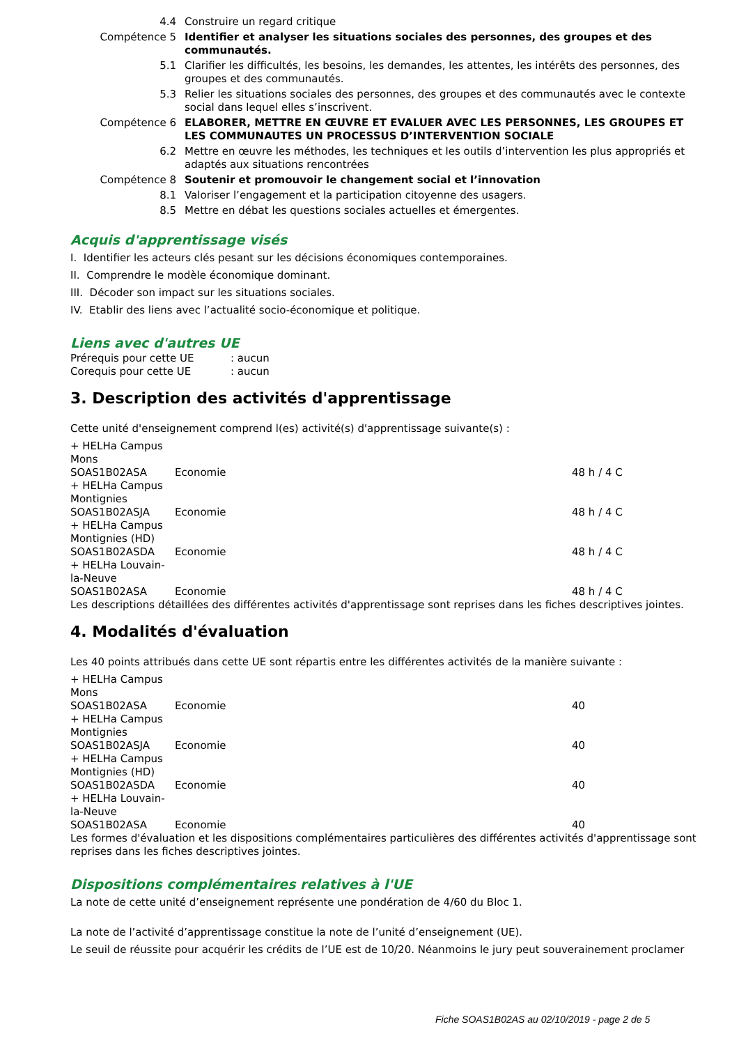| 4.4 | Construire un regard critique |
| Compétence 5 | Identifier et analyser les situations sociales des personnes, des groupes et des communautés. |
| 5.1 | Clarifier les difficultés, les besoins, les demandes, les attentes, les intérêts des personnes, des groupes et des communautés. |
| 5.3 | Relier les situations sociales des personnes, des groupes et des communautés avec le contexte social dans lequel elles s’inscrivent. |
| Compétence 6 | ELABORER, METTRE EN ŒUVRE ET EVALUER AVEC LES PERSONNES, LES GROUPES ET LES COMMUNAUTES UN PROCESSUS D’INTERVENTION SOCIALE |
| 6.2 | Mettre en œuvre les méthodes, les techniques et les outils d’intervention les plus appropriés et adaptés aux situations rencontrées |
| Compétence 8 | Soutenir et promouvoir le changement social et l’innovation |
| 8.1 | Valoriser l’engagement et la participation citoyenne des usagers. |
| 8.5 | Mettre en débat les questions sociales actuelles et émergentes. |
Acquis d'apprentissage visés
I. Identifier les acteurs clés pesant sur les décisions économiques contemporaines.
II. Comprendre le modèle économique dominant.
III. Décoder son impact sur les situations sociales.
IV. Etablir des liens avec l’actualité socio-économique et politique.
Liens avec d'autres UE
| Prérequis pour cette UE | : aucun |
| Corequis pour cette UE | : aucun |
3. Description des activités d'apprentissage
Cette unité d'enseignement comprend l(es) activité(s) d'apprentissage suivante(s) :
| + HELHa Campus Mons | | |
| SOAS1B02ASA | Economie | 48 h / 4 C |
| + HELHa Campus Montignies | | |
| SOAS1B02ASJA | Economie | 48 h / 4 C |
| + HELHa Campus Montignies (HD) | | |
| SOAS1B02ASDA | Economie | 48 h / 4 C |
| + HELHa Louvain-la-Neuve | | |
| SOAS1B02ASA | Economie | 48 h / 4 C |
Les descriptions détaillées des différentes activités d'apprentissage sont reprises dans les fiches descriptives jointes.
4. Modalités d'évaluation
Les 40 points attribués dans cette UE sont répartis entre les différentes activités de la manière suivante :
| + HELHa Campus Mons | | |
| SOAS1B02ASA | Economie | 40 |
| + HELHa Campus Montignies | | |
| SOAS1B02ASJA | Economie | 40 |
| + HELHa Campus Montignies (HD) | | |
| SOAS1B02ASDA | Economie | 40 |
| + HELHa Louvain-la-Neuve | | |
| SOAS1B02ASA | Economie | 40 |
Les formes d'évaluation et les dispositions complémentaires particulières des différentes activités d'apprentissage sont reprises dans les fiches descriptives jointes.
Dispositions complémentaires relatives à l'UE
La note de cette unité d’enseignement représente une pondération de 4/60 du Bloc 1.
La note de l’activité d’apprentissage constitue la note de l’unité d’enseignement (UE).
Le seuil de réussite pour acquérir les crédits de l’UE est de 10/20. Néanmoins le jury peut souverainement proclamer
Fiche SOAS1B02AS au 02/10/2019 - page 2 de 5